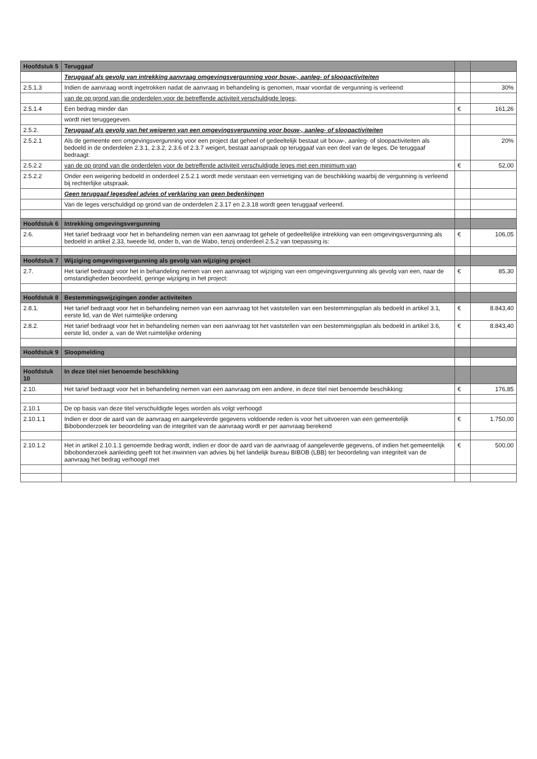| Hoofdstuk 5 | Teruggaaf | | |
| | Teruggaaf als gevolg van intrekking aanvraag omgevingsvergunning voor bouw-, aanleg- of sloopactiviteiten | | |
| 2.5.1.3 | Indien de aanvraag wordt ingetrokken nadat de aanvraag in behandeling is genomen, maar voordat de vergunning is verleend | | 30% |
| | van de op grond van die onderdelen voor de betreffende activiteit verschuldigde leges; | | |
| 2.5.1.4 | Een bedrag minder dan | € | 161,26 |
| | wordt niet teruggegeven. | | |
| 2.5.2. | Teruggaaf als gevolg van het weigeren van een omgevingsvergunning voor bouw-, aanleg- of sloopactiviteiten | | |
| 2.5.2.1 | Als de gemeente een omgevingsvergunning voor een project dat geheel of gedeeltelijk bestaat uit bouw-, aanleg- of sloopactiviteiten als bedoeld in de onderdelen 2.3.1, 2.3.2, 2.3.6 of 2.3.7 weigert, bestaat aanspraak op teruggaaf van een deel van de leges. De teruggaaf bedraagt: | | 20% |
| 2.5.2.2 | van de op grond van die onderdelen voor de betreffende activiteit verschuldigde leges met een minimum van | € | 52,00 |
| 2.5.2.2 | Onder een weigering bedoeld in onderdeel 2.5.2.1 wordt mede verstaan een vernietiging van de beschikking waarbij de vergunning is verleend bij rechterlijke uitspraak. | | |
| | Geen teruggaaf legesdeel advies of verklaring van geen bedenkingen | | |
| | Van de leges verschuldigd op grond van de onderdelen 2.3.17 en 2.3.18 wordt geen teruggaaf verleend. | | |
| Hoofdstuk 6 | Intrekking omgevingsvergunning | | |
| 2.6. | Het tarief bedraagt voor het in behandeling nemen van een aanvraag tot gehele of gedeeltelijke intrekking van een omgevingsvergunning als bedoeld in artikel 2.33, tweede lid, onder b, van de Wabo, tenzij onderdeel 2.5.2 van toepassing is: | € | 106,05 |
| Hoofdstuk 7 | Wijziging omgevingsvergunning als gevolg van wijziging project | | |
| 2.7. | Het tarief bedraagt voor het in behandeling nemen van een aanvraag tot wijziging van een omgevingsvergunning als gevolg van een, naar de omstandigheden beoordeeld, geringe wijziging in het project: | € | 85,30 |
| Hoofdstuk 8 | Bestemmingswijzigingen zonder activiteiten | | |
| 2.8.1. | Het tarief bedraagt voor het in behandeling nemen van een aanvraag tot het vaststellen van een bestemmingsplan als bedoeld in artikel 3.1, eerste lid, van de Wet ruimtelijke ordening | € | 8.843,40 |
| 2.8.2. | Het tarief bedraagt voor het in behandeling nemen van een aanvraag tot het vaststellen van een bestemmingsplan als bedoeld in artikel 3.6, eerste lid, onder a, van de Wet ruimtelijke ordening | € | 8.843,40 |
| Hoofdstuk 9 | Sloopmelding | | |
| Hoofdstuk 10 | In deze titel niet benoemde beschikking | | |
| 2.10. | Het tarief bedraagt voor het in behandeling nemen van een aanvraag om een andere, in deze titel niet benoemde beschikking: | € | 176,85 |
| 2.10.1 | De op basis van deze titel verschuldigde leges worden als volgt verhoogd | | |
| 2.10.1.1 | Indien er door de aard van de aanvraag en aangeleverde gegevens voldoende reden is voor het uitvoeren van een gemeentelijk Bibobonderzoek ter beoordeling van de integriteit van de aanvraag wordt er per aanvraag berekend | € | 1.750,00 |
| 2.10.1.2 | Het in artikel 2.10.1.1 genoemde bedrag wordt, indien er door de aard van de aanvraag of aangeleverde gegevens, of indien het gemeentelijk bibobonderzoek aanleiding geeft tot het inwinnen van advies bij het landelijk bureau BIBOB (LBB) ter beoordeling van integriteit van de aanvraag het bedrag verhoogd met | € | 500,00 |